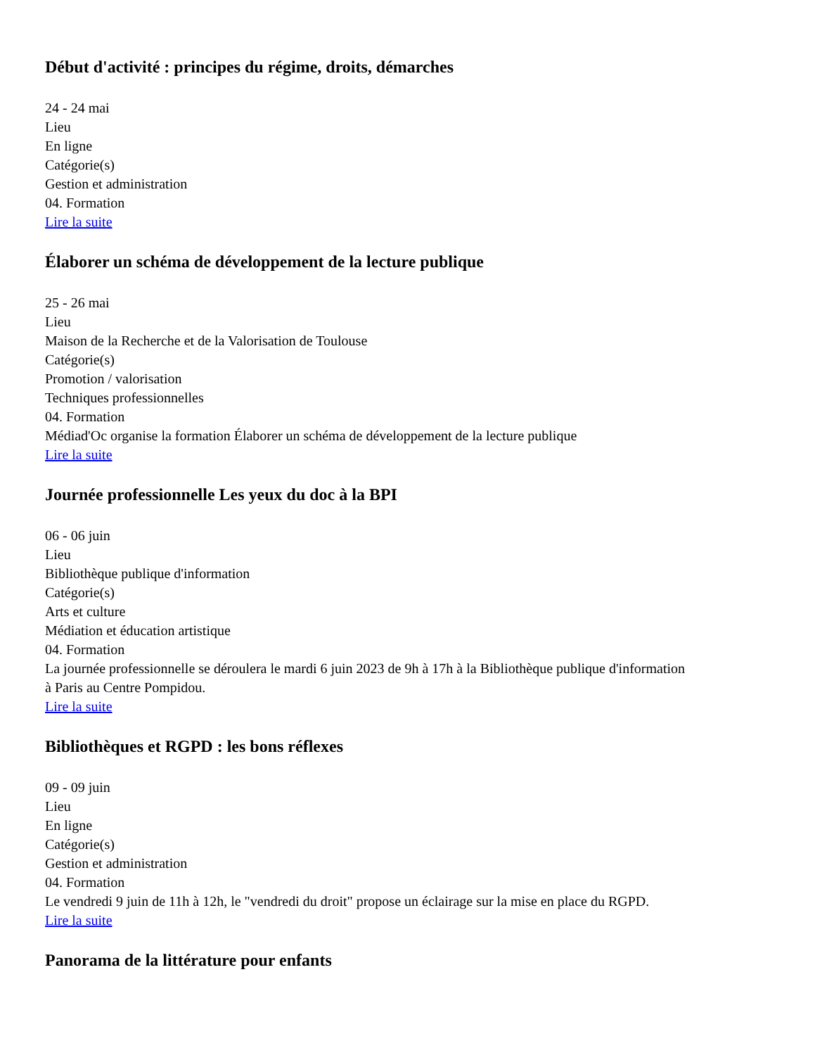Début d'activité : principes du régime, droits, démarches
24 - 24 mai
Lieu
En ligne
Catégorie(s)
Gestion et administration
04. Formation
Lire la suite
Élaborer un schéma de développement de la lecture publique
25 - 26 mai
Lieu
Maison de la Recherche et de la Valorisation de Toulouse
Catégorie(s)
Promotion / valorisation
Techniques professionnelles
04. Formation
Médiad'Oc organise la formation Élaborer un schéma de développement de la lecture publique
Lire la suite
Journée professionnelle Les yeux du doc à la BPI
06 - 06 juin
Lieu
Bibliothèque publique d'information
Catégorie(s)
Arts et culture
Médiation et éducation artistique
04. Formation
La journée professionnelle se déroulera le mardi 6 juin 2023 de 9h à 17h à la Bibliothèque publique d'information à Paris au Centre Pompidou.
Lire la suite
Bibliothèques et RGPD : les bons réflexes
09 - 09 juin
Lieu
En ligne
Catégorie(s)
Gestion et administration
04. Formation
Le vendredi 9 juin de 11h à 12h, le "vendredi du droit" propose un éclairage sur la mise en place du RGPD.
Lire la suite
Panorama de la littérature pour enfants